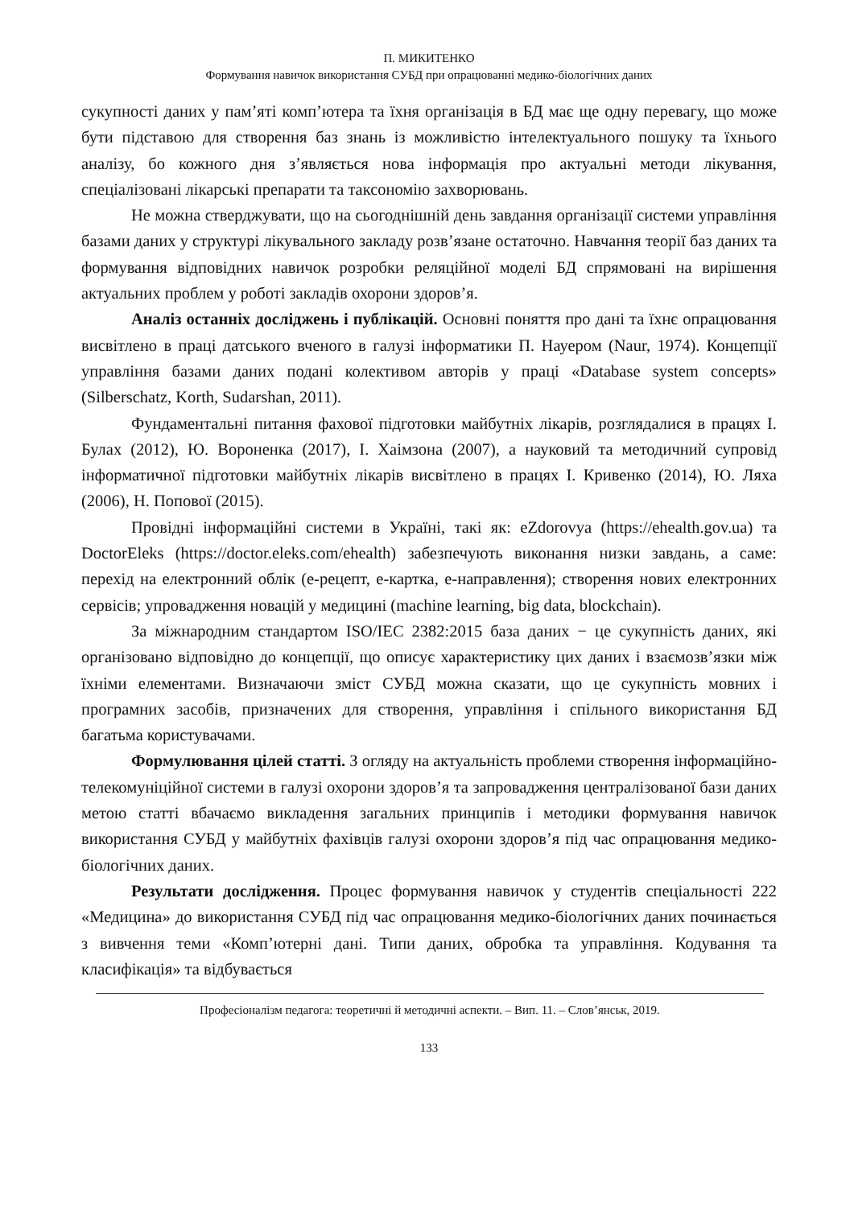П. МИКИТЕНКО
Формування навичок використання СУБД при опрацюванні медико-біологічних даних
сукупності даних у пам’яті комп’ютера та їхня організація в БД має ще одну перевагу, що може бути підставою для створення баз знань із можливістю інтелектуального пошуку та їхнього аналізу, бо кожного дня з’являється нова інформація про актуальні методи лікування, спеціалізовані лікарські препарати та таксономію захворювань.
Не можна стверджувати, що на сьогоднішній день завдання організації системи управління базами даних у структурі лікувального закладу розв’язане остаточно. Навчання теорії баз даних та формування відповідних навичок розробки реляційної моделі БД спрямовані на вирішення актуальних проблем у роботі закладів охорони здоров’я.
Аналіз останніх досліджень і публікацій. Основні поняття про дані та їхнє опрацювання висвітлено в праці датського вченого в галузі інформатики П. Науером (Naur, 1974). Концепції управління базами даних подані колективом авторів у праці «Database system concepts» (Silberschatz, Korth, Sudarshan, 2011).
Фундаментальні питання фахової підготовки майбутніх лікарів, розглядалися в працях І. Булах (2012), Ю. Вороненка (2017), І. Хаімзона (2007), а науковий та методичний супровід інформатичної підготовки майбутніх лікарів висвітлено в працях І. Кривенко (2014), Ю. Ляха (2006), Н. Попової (2015).
Провідні інформаційні системи в Україні, такі як: eZdorovya (https://ehealth.gov.ua) та DoctorEleks (https://doctor.eleks.com/ehealth) забезпечують виконання низки завдань, а саме: перехід на електронний облік (е-рецепт, е-картка, е-направлення); створення нових електронних сервісів; упровадження новацій у медицині (machine learning, big data, blockchain).
За міжнародним стандартом ISO/IEC 2382:2015 база даних − це сукупність даних, які організовано відповідно до концепції, що описує характеристику цих даних і взаємозв’язки між їхніми елементами. Визначаючи зміст СУБД можна сказати, що це сукупність мовних і програмних засобів, призначених для створення, управління і спільного використання БД багатьма користувачами.
Формулювання цілей статті. З огляду на актуальність проблеми створення інформаційно-телекомуніційної системи в галузі охорони здоров’я та запровадження централізованої бази даних метою статті вбачаємо викладення загальних принципів і методики формування навичок використання СУБД у майбутніх фахівців галузі охорони здоров’я під час опрацювання медико-біологічних даних.
Результати дослідження. Процес формування навичок у студентів спеціальності 222 «Медицина» до використання СУБД під час опрацювання медико-біологічних даних починається з вивчення теми «Комп’ютерні дані. Типи даних, обробка та управління. Кодування та класифікація» та відбувається
Професіоналізм педагога: теоретичні й методичні аспекти. – Вип. 11. – Слов’янськ, 2019.
133